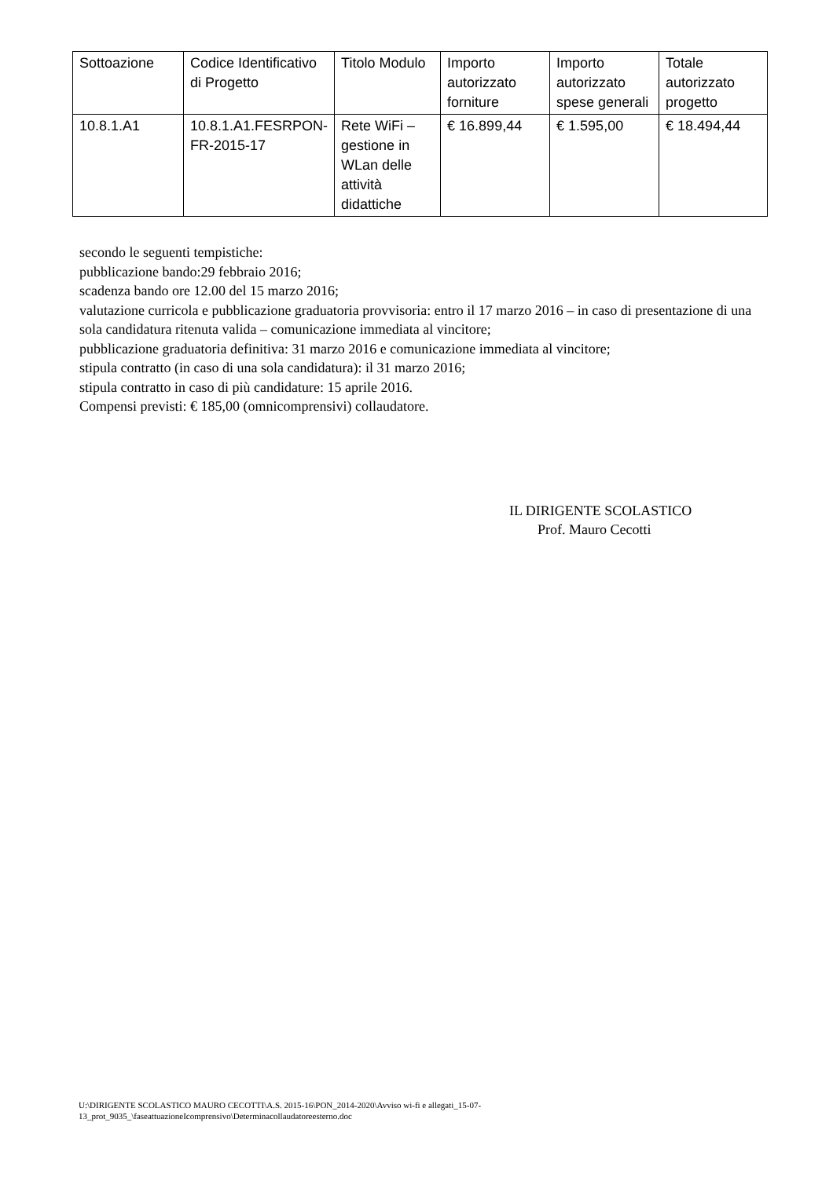| Sottoazione | Codice Identificativo di Progetto | Titolo Modulo | Importo autorizzato forniture | Importo autorizzato spese generali | Totale autorizzato progetto |
| 10.8.1.A1 | 10.8.1.A1.FESRPON-FR-2015-17 | Rete WiFi – gestione in WLan delle attività didattiche | € 16.899,44 | € 1.595,00 | € 18.494,44 |
secondo le seguenti tempistiche:
pubblicazione bando:29 febbraio 2016;
scadenza bando ore 12.00 del 15 marzo 2016;
valutazione curricola e pubblicazione graduatoria provvisoria: entro il 17 marzo 2016 – in caso di presentazione di una sola candidatura ritenuta valida – comunicazione immediata al vincitore;
pubblicazione graduatoria definitiva: 31 marzo 2016 e comunicazione immediata al vincitore;
stipula contratto (in caso di una sola candidatura): il 31 marzo 2016;
stipula contratto in caso di più candidature: 15 aprile 2016.
Compensi previsti: € 185,00 (omnicomprensivi) collaudatore.
IL DIRIGENTE SCOLASTICO
Prof. Mauro Cecotti
U:\DIRIGENTE SCOLASTICO MAURO CECOTTI\A.S. 2015-16\PON_2014-2020\Avviso wi-fi e allegati_15-07-
13_prot_9035_\faseattuazioneIcomprensivo\Determinacollaudatoreesterno.doc